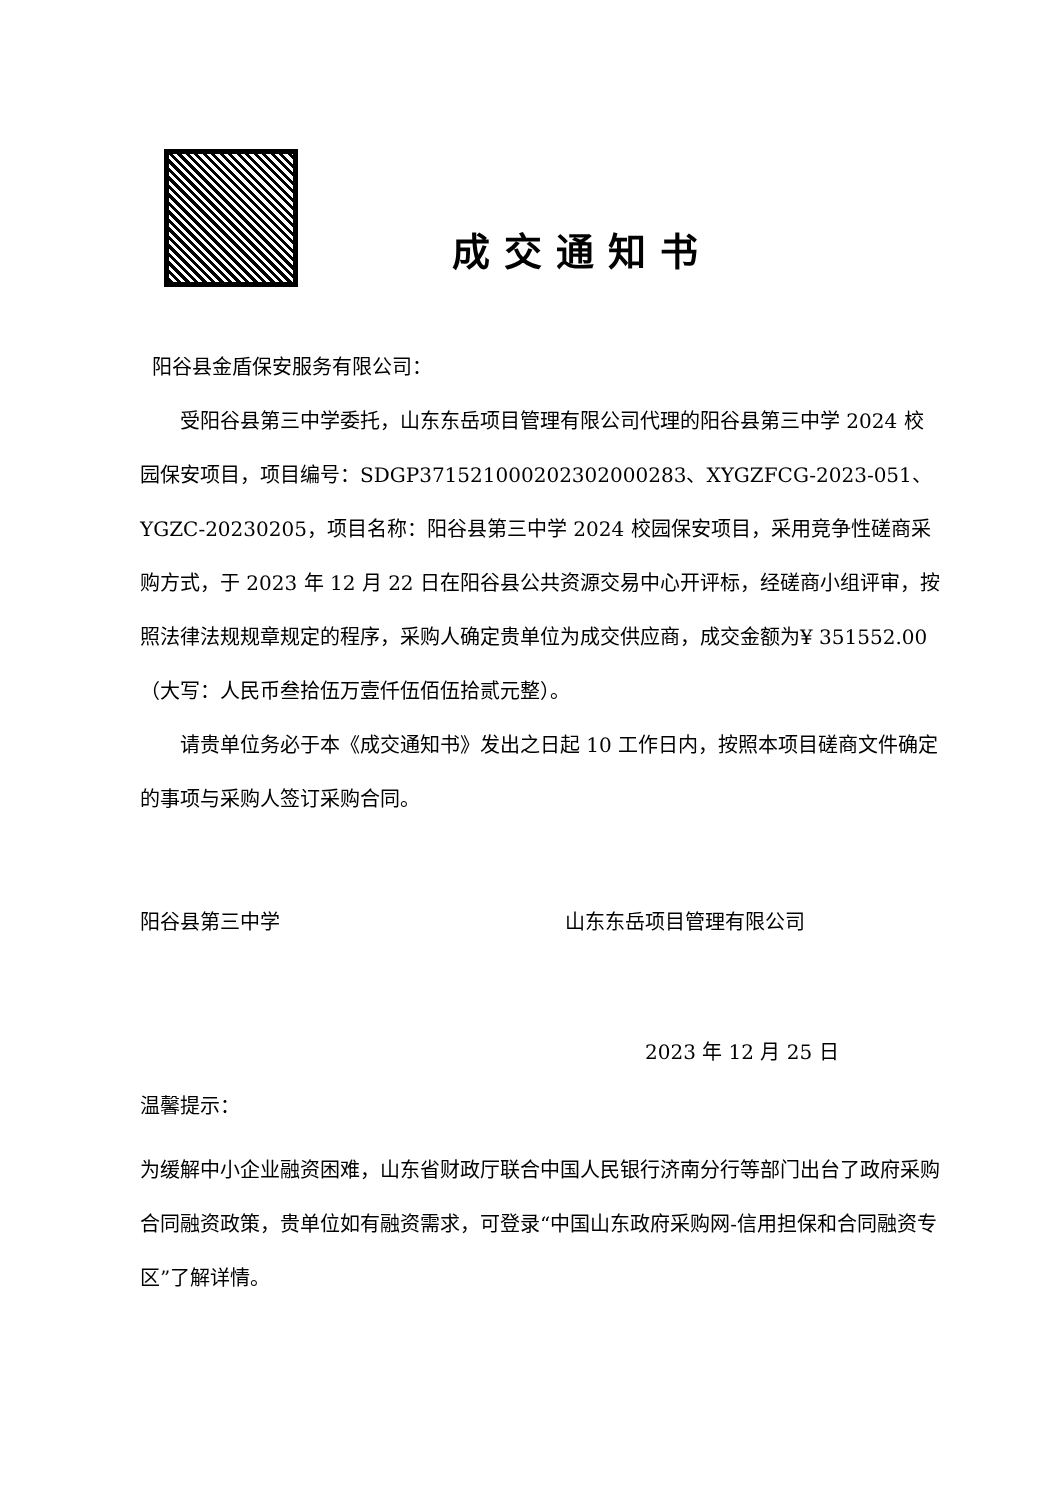成交通知书
阳谷县金盾保安服务有限公司：
受阳谷县第三中学委托，山东东岳项目管理有限公司代理的阳谷县第三中学 2024 校园保安项目，项目编号：SDGP371521000202302000283、XYGZFCG-2023-051、YGZC-20230205，项目名称：阳谷县第三中学 2024 校园保安项目，采用竞争性磋商采购方式，于 2023 年 12 月 22 日在阳谷县公共资源交易中心开评标，经磋商小组评审，按照法律法规规章规定的程序，采购人确定贵单位为成交供应商，成交金额为¥ 351552.00（大写：人民币叁拾伍万壹仟伍佰伍拾贰元整）。
请贵单位务必于本《成交通知书》发出之日起 10 工作日内，按照本项目磋商文件确定的事项与采购人签订采购合同。
阳谷县第三中学 山东东岳项目管理有限公司
2023 年 12 月 25 日
温馨提示：
为缓解中小企业融资困难，山东省财政厅联合中国人民银行济南分行等部门出台了政府采购合同融资政策，贵单位如有融资需求，可登录“中国山东政府采购网-信用担保和合同融资专区”了解详情。